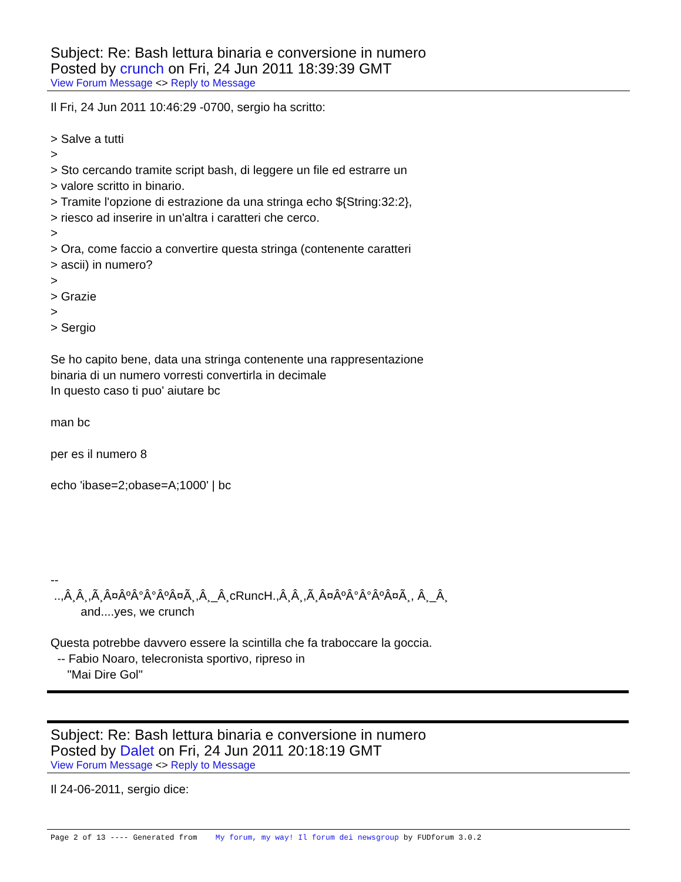Subject: Re: Bash lettura binaria e conversione in numero
Posted by crunch on Fri, 24 Jun 2011 18:39:39 GMT
View Forum Message <> Reply to Message
Il Fri, 24 Jun 2011 10:46:29 -0700, sergio ha scritto: > Salve a tutti > > Sto cercando tramite script bash, di leggere un file ed estrarre un > valore scritto in binario. > Tramite l'opzione di estrazione da una stringa echo ${String:32:2}, > riesco ad inserire in un'altra i caratteri che cerco. > > Ora, come faccio a convertire questa stringa (contenente caratteri > ascii) in numero? > > Grazie > > Sergio Se ho capito bene, data una stringa contenente una rappresentazione binaria di un numero vorresti convertirla in decimale In questo caso ti puo' aiutare bc man bc per es il numero 8 echo 'ibase=2;obase=A;1000' | bc -- ..,Â¸Â¸,Ã¸Â¤ÂºÂ°Â°ÂºÂ¤Ã¸,Â¸_Â¸cRuncH.,Â¸Â¸,Ã¸Â¤ÂºÂ°Â°ÂºÂ¤Ã¸, Â¸_Â¸ and....yes, we crunch Questa potrebbe davvero essere la scintilla che fa traboccare la goccia. -- Fabio Noaro, telecronista sportivo, ripreso in "Mai Dire Gol"
Subject: Re: Bash lettura binaria e conversione in numero
Posted by Dalet on Fri, 24 Jun 2011 20:18:19 GMT
View Forum Message <> Reply to Message
Il 24-06-2011, sergio dice:
Page 2 of 13 ---- Generated from My forum, my way! Il forum dei newsgroup by FUDforum 3.0.2